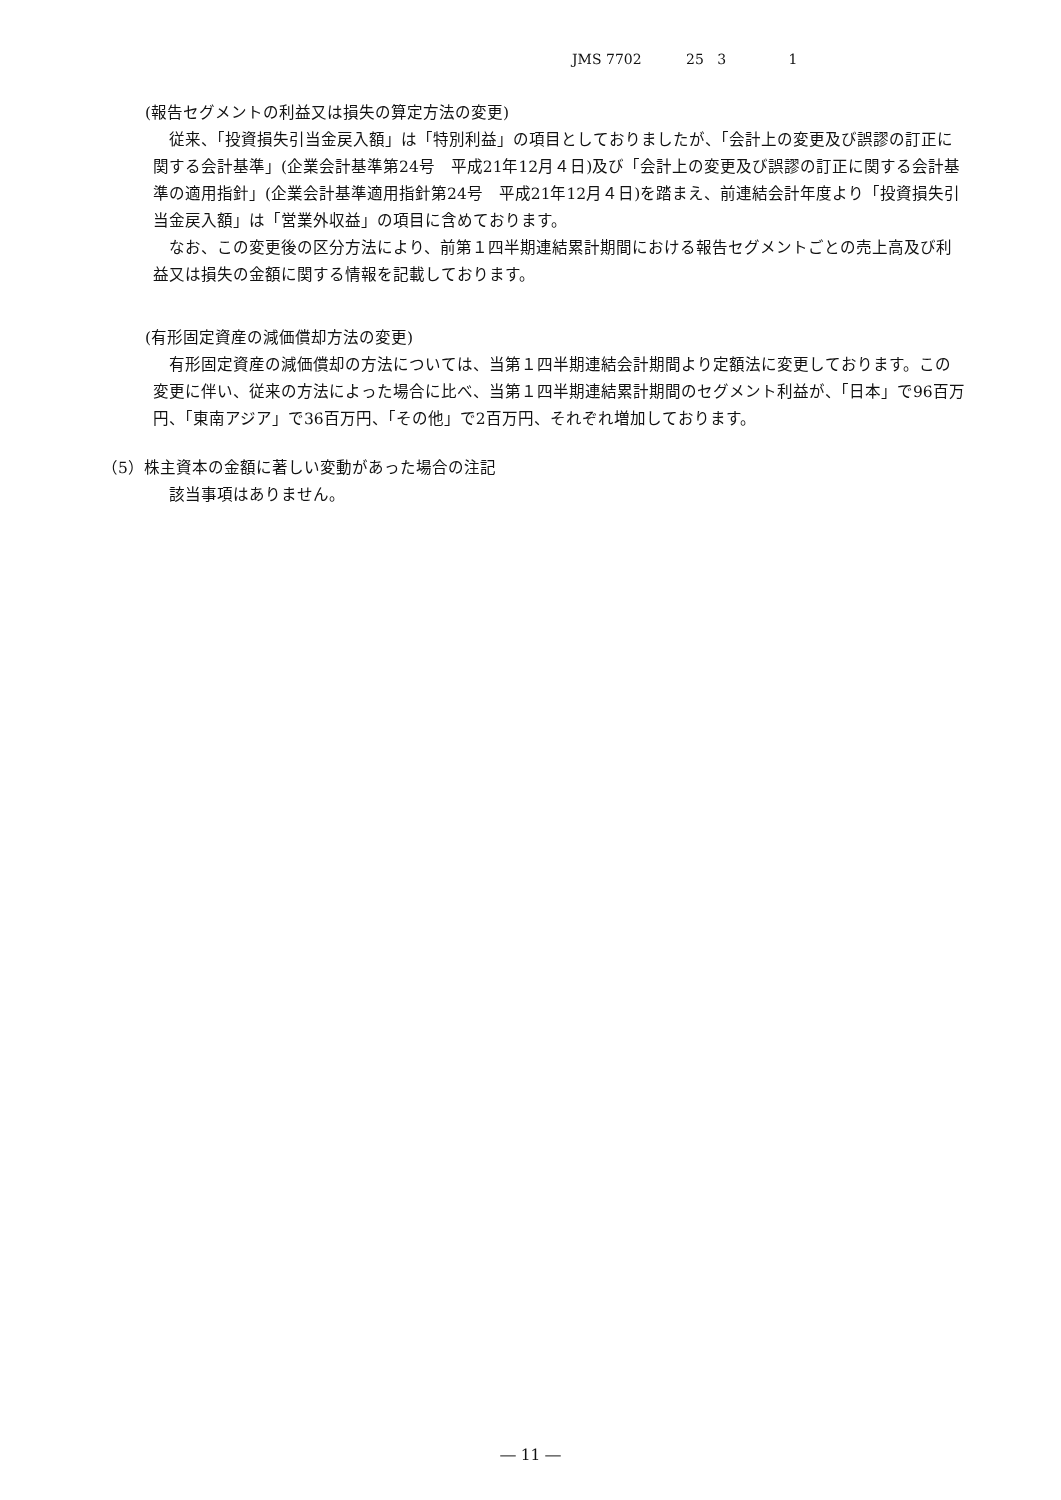JMS 7702 25 3 1
(報告セグメントの利益又は損失の算定方法の変更)
従来、「投資損失引当金戻入額」は「特別利益」の項目としておりましたが、「会計上の変更及び誤謬の訂正に関する会計基準」(企業会計基準第24号　平成21年12月４日)及び「会計上の変更及び誤謬の訂正に関する会計基準の適用指針」(企業会計基準適用指針第24号　平成21年12月４日)を踏まえ、前連結会計年度より「投資損失引当金戻入額」は「営業外収益」の項目に含めております。
なお、この変更後の区分方法により、前第１四半期連結累計期間における報告セグメントごとの売上高及び利益又は損失の金額に関する情報を記載しております。
(有形固定資産の減価償却方法の変更)
有形固定資産の減価償却の方法については、当第１四半期連結会計期間より定額法に変更しております。この変更に伴い、従来の方法によった場合に比べ、当第１四半期連結累計期間のセグメント利益が、「日本」で96百万円、「東南アジア」で36百万円、「その他」で2百万円、それぞれ増加しております。
（5）株主資本の金額に著しい変動があった場合の注記
該当事項はありません。
― 11 ―